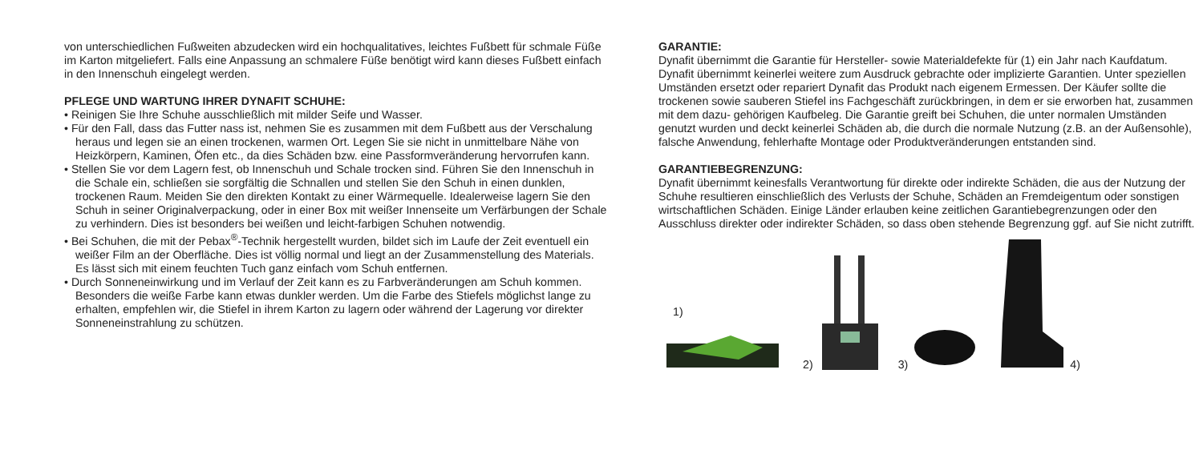von unterschiedlichen Fußweiten abzudecken wird ein hochqualitatives, leichtes Fußbett für schmale Füße im Karton mitgeliefert. Falls eine Anpassung an schmalere Füße benötigt wird kann dieses Fußbett einfach in den Innenschuh eingelegt werden.
PFLEGE UND WARTUNG IHRER DYNAFIT SCHUHE:
• Reinigen Sie Ihre Schuhe ausschließlich mit milder Seife und Wasser.
• Für den Fall, dass das Futter nass ist, nehmen Sie es zusammen mit dem Fußbett aus der Verschalung heraus und legen sie an einen trockenen, warmen Ort. Legen Sie sie nicht in unmittelbare Nähe von Heizkörpern, Kaminen, Öfen etc., da dies Schäden bzw. eine Passformveränderung hervorrufen kann.
• Stellen Sie vor dem Lagern fest, ob Innenschuh und Schale trocken sind. Führen Sie den Innenschuh in die Schale ein, schließen sie sorgfältig die Schnallen und stellen Sie den Schuh in einen dunklen, trockenen Raum. Meiden Sie den direkten Kontakt zu einer Wärmequelle. Idealerweise lagern Sie den Schuh in seiner Originalverpackung, oder in einer Box mit weißer Innenseite um Verfärbungen der Schale zu verhindern. Dies ist besonders bei weißen und leicht-farbigen Schuhen notwendig.
• Bei Schuhen, die mit der Pebax<sup>®</sup>-Technik hergestellt wurden, bildet sich im Laufe der Zeit eventuell ein weißer Film an der Oberfläche. Dies ist völlig normal und liegt an der Zusammenstellung des Materials. Es lässt sich mit einem feuchten Tuch ganz einfach vom Schuh entfernen.
• Durch Sonneneinwirkung und im Verlauf der Zeit kann es zu Farbveränderungen am Schuh kommen. Besonders die weiße Farbe kann etwas dunkler werden. Um die Farbe des Stiefels möglichst lange zu erhalten, empfehlen wir, die Stiefel in ihrem Karton zu lagern oder während der Lagerung vor direkter Sonneneinstrahlung zu schützen.
GARANTIE:
Dynafit übernimmt die Garantie für Hersteller- sowie Materialdefekte für (1) ein Jahr nach Kaufdatum. Dynafit übernimmt keinerlei weitere zum Ausdruck gebrachte oder implizierte Garantien. Unter speziellen Umständen ersetzt oder repariert Dynafit das Produkt nach eigenem Ermessen. Der Käufer sollte die trockenen sowie sauberen Stiefel ins Fachgeschäft zurückbringen, in dem er sie erworben hat, zusammen mit dem dazu- gehörigen Kaufbeleg. Die Garantie greift bei Schuhen, die unter normalen Umständen genutzt wurden und deckt keinerlei Schäden ab, die durch die normale Nutzung (z.B. an der Außensohle), falsche Anwendung, fehlerhafte Montage oder Produktveränderungen entstanden sind.
GARANTIEBEGRENZUNG:
Dynafit übernimmt keinesfalls Verantwortung für direkte oder indirekte Schäden, die aus der Nutzung der Schuhe resultieren einschließlich des Verlusts der Schuhe, Schäden an Fremdeigentum oder sonstigen wirtschaftlichen Schäden. Einige Länder erlauben keine zeitlichen Garantiebegrenzungen oder den Ausschluss direkter oder indirekter Schäden, so dass oben stehende Begrenzung ggf. auf Sie nicht zutrifft.
1)
2)
3)
4)